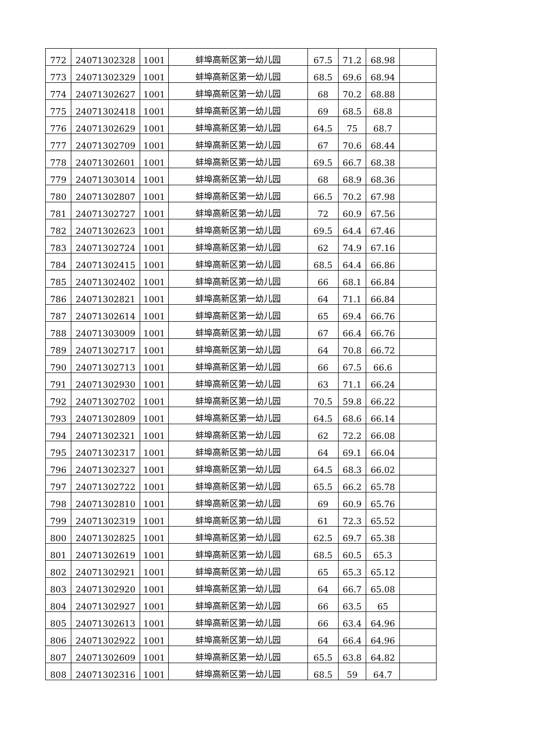| 772 | 24071302328 | 1001 | 蚌埠高新区第一幼儿园 | 67.5 | 71.2 | 68.98 | |
| 773 | 24071302329 | 1001 | 蚌埠高新区第一幼儿园 | 68.5 | 69.6 | 68.94 | |
| 774 | 24071302627 | 1001 | 蚌埠高新区第一幼儿园 | 68 | 70.2 | 68.88 | |
| 775 | 24071302418 | 1001 | 蚌埠高新区第一幼儿园 | 69 | 68.5 | 68.8 | |
| 776 | 24071302629 | 1001 | 蚌埠高新区第一幼儿园 | 64.5 | 75 | 68.7 | |
| 777 | 24071302709 | 1001 | 蚌埠高新区第一幼儿园 | 67 | 70.6 | 68.44 | |
| 778 | 24071302601 | 1001 | 蚌埠高新区第一幼儿园 | 69.5 | 66.7 | 68.38 | |
| 779 | 24071303014 | 1001 | 蚌埠高新区第一幼儿园 | 68 | 68.9 | 68.36 | |
| 780 | 24071302807 | 1001 | 蚌埠高新区第一幼儿园 | 66.5 | 70.2 | 67.98 | |
| 781 | 24071302727 | 1001 | 蚌埠高新区第一幼儿园 | 72 | 60.9 | 67.56 | |
| 782 | 24071302623 | 1001 | 蚌埠高新区第一幼儿园 | 69.5 | 64.4 | 67.46 | |
| 783 | 24071302724 | 1001 | 蚌埠高新区第一幼儿园 | 62 | 74.9 | 67.16 | |
| 784 | 24071302415 | 1001 | 蚌埠高新区第一幼儿园 | 68.5 | 64.4 | 66.86 | |
| 785 | 24071302402 | 1001 | 蚌埠高新区第一幼儿园 | 66 | 68.1 | 66.84 | |
| 786 | 24071302821 | 1001 | 蚌埠高新区第一幼儿园 | 64 | 71.1 | 66.84 | |
| 787 | 24071302614 | 1001 | 蚌埠高新区第一幼儿园 | 65 | 69.4 | 66.76 | |
| 788 | 24071303009 | 1001 | 蚌埠高新区第一幼儿园 | 67 | 66.4 | 66.76 | |
| 789 | 24071302717 | 1001 | 蚌埠高新区第一幼儿园 | 64 | 70.8 | 66.72 | |
| 790 | 24071302713 | 1001 | 蚌埠高新区第一幼儿园 | 66 | 67.5 | 66.6 | |
| 791 | 24071302930 | 1001 | 蚌埠高新区第一幼儿园 | 63 | 71.1 | 66.24 | |
| 792 | 24071302702 | 1001 | 蚌埠高新区第一幼儿园 | 70.5 | 59.8 | 66.22 | |
| 793 | 24071302809 | 1001 | 蚌埠高新区第一幼儿园 | 64.5 | 68.6 | 66.14 | |
| 794 | 24071302321 | 1001 | 蚌埠高新区第一幼儿园 | 62 | 72.2 | 66.08 | |
| 795 | 24071302317 | 1001 | 蚌埠高新区第一幼儿园 | 64 | 69.1 | 66.04 | |
| 796 | 24071302327 | 1001 | 蚌埠高新区第一幼儿园 | 64.5 | 68.3 | 66.02 | |
| 797 | 24071302722 | 1001 | 蚌埠高新区第一幼儿园 | 65.5 | 66.2 | 65.78 | |
| 798 | 24071302810 | 1001 | 蚌埠高新区第一幼儿园 | 69 | 60.9 | 65.76 | |
| 799 | 24071302319 | 1001 | 蚌埠高新区第一幼儿园 | 61 | 72.3 | 65.52 | |
| 800 | 24071302825 | 1001 | 蚌埠高新区第一幼儿园 | 62.5 | 69.7 | 65.38 | |
| 801 | 24071302619 | 1001 | 蚌埠高新区第一幼儿园 | 68.5 | 60.5 | 65.3 | |
| 802 | 24071302921 | 1001 | 蚌埠高新区第一幼儿园 | 65 | 65.3 | 65.12 | |
| 803 | 24071302920 | 1001 | 蚌埠高新区第一幼儿园 | 64 | 66.7 | 65.08 | |
| 804 | 24071302927 | 1001 | 蚌埠高新区第一幼儿园 | 66 | 63.5 | 65 | |
| 805 | 24071302613 | 1001 | 蚌埠高新区第一幼儿园 | 66 | 63.4 | 64.96 | |
| 806 | 24071302922 | 1001 | 蚌埠高新区第一幼儿园 | 64 | 66.4 | 64.96 | |
| 807 | 24071302609 | 1001 | 蚌埠高新区第一幼儿园 | 65.5 | 63.8 | 64.82 | |
| 808 | 24071302316 | 1001 | 蚌埠高新区第一幼儿园 | 68.5 | 59 | 64.7 | |